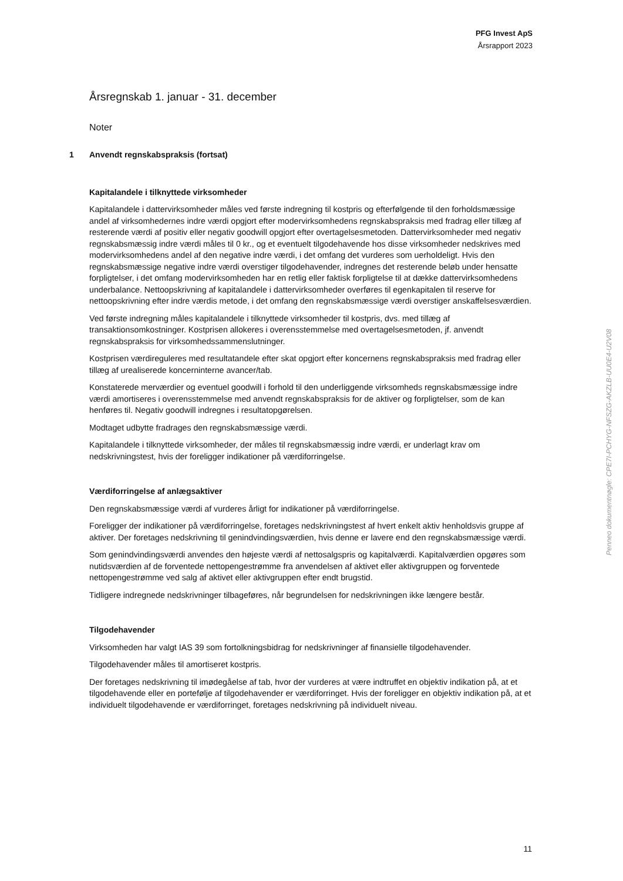PFG Invest ApS
Årsrapport 2023
Årsregnskab 1. januar - 31. december
Noter
1 Anvendt regnskabspraksis (fortsat)
Kapitalandele i tilknyttede virksomheder
Kapitalandele i dattervirksomheder måles ved første indregning til kostpris og efterfølgende til den forholdsmæssige andel af virksomhedernes indre værdi opgjort efter modervirksomhedens regnskabspraksis med fradrag eller tillæg af resterende værdi af positiv eller negativ goodwill opgjort efter overtagelsesmetoden. Dattervirksomheder med negativ regnskabsmæssig indre værdi måles til 0 kr., og et eventuelt tilgodehavende hos disse virksomheder nedskrives med modervirksomhedens andel af den negative indre værdi, i det omfang det vurderes som uerholdeligt. Hvis den regnskabsmæssige negative indre værdi overstiger tilgodehavender, indregnes det resterende beløb under hensatte forpligtelser, i det omfang modervirksomheden har en retlig eller faktisk forpligtelse til at dække dattervirksomhedens underbalance. Nettoopskrivning af kapitalandele i dattervirksomheder overføres til egenkapitalen til reserve for nettoopskrivning efter indre værdis metode, i det omfang den regnskabsmæssige værdi overstiger anskaffelsesværdien.
Ved første indregning måles kapitalandele i tilknyttede virksomheder til kostpris, dvs. med tillæg af transaktionsomkostninger. Kostprisen allokeres i overensstemmelse med overtagelsesmetoden, jf. anvendt regnskabspraksis for virksomhedssammenslutninger.
Kostprisen værdireguleres med resultatandele efter skat opgjort efter koncernens regnskabspraksis med fradrag eller tillæg af urealiserede koncerninterne avancer/tab.
Konstaterede merværdier og eventuel goodwill i forhold til den underliggende virksomheds regnskabsmæssige indre værdi amortiseres i overensstemmelse med anvendt regnskabspraksis for de aktiver og forpligtelser, som de kan henføres til. Negativ goodwill indregnes i resultatopgørelsen.
Modtaget udbytte fradrages den regnskabsmæssige værdi.
Kapitalandele i tilknyttede virksomheder, der måles til regnskabsmæssig indre værdi, er underlagt krav om nedskrivningstest, hvis der foreligger indikationer på værdiforringelse.
Værdiforringelse af anlægsaktiver
Den regnskabsmæssige værdi af vurderes årligt for indikationer på værdiforringelse.
Foreligger der indikationer på værdiforringelse, foretages nedskrivningstest af hvert enkelt aktiv henholdsvis gruppe af aktiver. Der foretages nedskrivning til genindvindingsværdien, hvis denne er lavere end den regnskabsmæssige værdi.
Som genindvindingsværdi anvendes den højeste værdi af nettosalgspris og kapitalværdi. Kapitalværdien opgøres som nutidsværdien af de forventede nettopengestrømme fra anvendelsen af aktivet eller aktivgruppen og forventede nettopengestrømme ved salg af aktivet eller aktivgruppen efter endt brugstid.
Tidligere indregnede nedskrivninger tilbageføres, når begrundelsen for nedskrivningen ikke længere består.
Tilgodehavender
Virksomheden har valgt IAS 39 som fortolkningsbidrag for nedskrivninger af finansielle tilgodehavender.
Tilgodehavender måles til amortiseret kostpris.
Der foretages nedskrivning til imødegåelse af tab, hvor der vurderes at være indtruffet en objektiv indikation på, at et tilgodehavende eller en portefølje af tilgodehavender er værdiforringet. Hvis der foreligger en objektiv indikation på, at et individuelt tilgodehavende er værdiforringet, foretages nedskrivning på individuelt niveau.
Penneo dokumentnøgle: CPE7I-PCHYG-NFSZG-AKZLB-UU0E4-U2V08
11